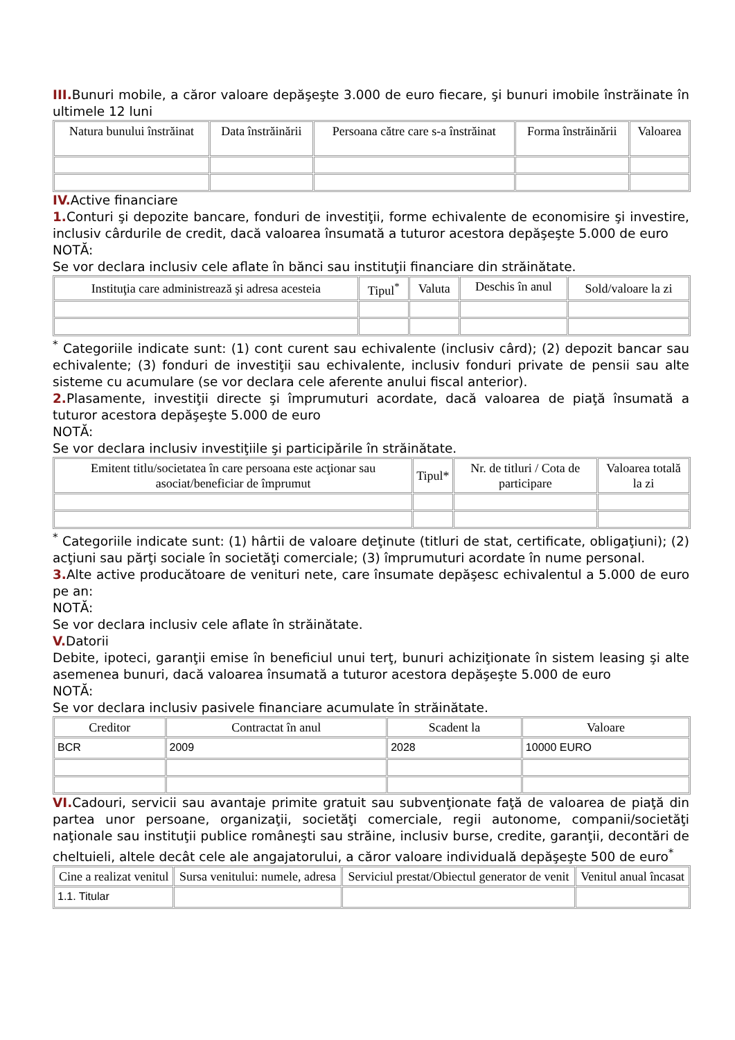III. Bunuri mobile, a căror valoare depăşeşte 3.000 de euro fiecare, şi bunuri imobile înstrăinate în ultimele 12 luni
| Natura bunului înstrăinat | Data înstrăinării | Persoana către care s-a înstrăinat | Forma înstrăinării | Valoarea |
| --- | --- | --- | --- | --- |
IV. Active financiare
1. Conturi şi depozite bancare, fonduri de investiţii, forme echivalente de economisire şi investire, inclusiv cârdurile de credit, dacă valoarea însumată a tuturor acestora depăşeşte 5.000 de euro
NOTĂ:
Se vor declara inclusiv cele aflate în bănci sau instituţii financiare din străinătate.
| Instituţia care administrează şi adresa acesteia | Tipul<sup>*</sup> | Valuta | Deschis în anul | Sold/valoare la zi |
| --- | --- | --- | --- | --- |
<sup>*</sup> Categoriile indicate sunt: (1) cont curent sau echivalente (inclusiv cârd); (2) depozit bancar sau echivalente; (3) fonduri de investiţii sau echivalente, inclusiv fonduri private de pensii sau alte sisteme cu acumulare (se vor declara cele aferente anului fiscal anterior).
2. Plasamente, investiţii directe şi împrumuturi acordate, dacă valoarea de piaţă însumată a tuturor acestora depăşeşte 5.000 de euro
NOTĂ:
Se vor declara inclusiv investiţiile şi participările în străinătate.
| Emitent titlu/societatea în care persoana este acţionar sau asociat/beneficiar de împrumut | Tipul* | Nr. de titluri / Cota de participare | Valoarea totală la zi |
| --- | --- | --- | --- |
<sup>*</sup> Categoriile indicate sunt: (1) hârtii de valoare deţinute (titluri de stat, certificate, obligaţiuni); (2) acţiuni sau părţi sociale în societăţi comerciale; (3) împrumuturi acordate în nume personal.
3. Alte active producătoare de venituri nete, care însumate depăşesc echivalentul a 5.000 de euro pe an:
NOTĂ:
Se vor declara inclusiv cele aflate în străinătate.
V. Datorii
Debite, ipoteci, garanţii emise în beneficiul unui terţ, bunuri achiziţionate în sistem leasing şi alte asemenea bunuri, dacă valoarea însumată a tuturor acestora depăşeşte 5.000 de euro
NOTĂ:
Se vor declara inclusiv pasivele financiare acumulate în străinătate.
| Creditor | Contractat în anul | Scadent la | Valoare |
| --- | --- | --- | --- |
| BCR | 2009 | 2028 | 10000 EURO |
VI. Cadouri, servicii sau avantaje primite gratuit sau subvenţionate faţă de valoarea de piaţă din partea unor persoane, organizaţii, societăţi comerciale, regii autonome, companii/societăţi naţionale sau instituţii publice româneşti sau străine, inclusiv burse, credite, garanţii, decontări de cheltuieli, altele decât cele ale angajatorului, a căror valoare individuală depăşeşte 500 de euro<sup>*</sup>
| Cine a realizat venitul | Sursa venitului: numele, adresa | Serviciul prestat/Obiectul generator de venit | Venitul anual încasat |
| --- | --- | --- | --- |
| 1.1. Titular | | | |